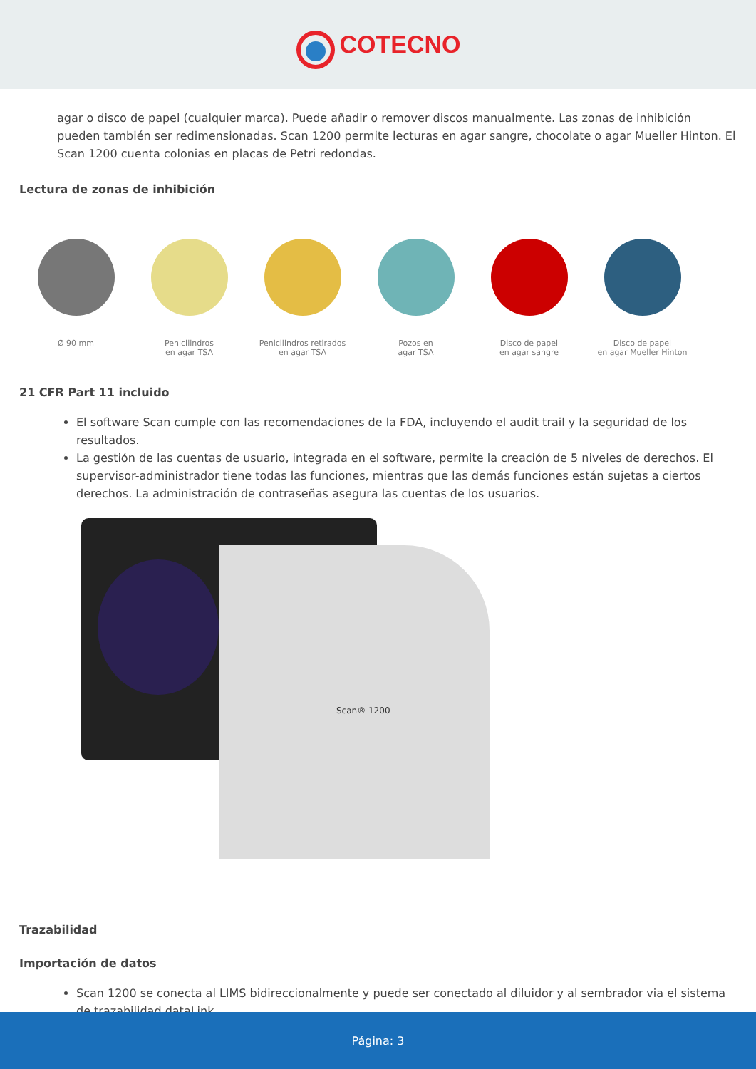COTECNO
agar o disco de papel (cualquier marca). Puede añadir o remover discos manualmente. Las zonas de inhibición pueden también ser redimensionadas. Scan 1200 permite lecturas en agar sangre, chocolate o agar Mueller Hinton. El Scan 1200 cuenta colonias en placas de Petri redondas.
Lectura de zonas de inhibición
Ø 90 mm Penicilindros
en agar TSA
Penicilindros retirados
en agar TSA
Pozos en
agar TSA
Disco de papel
en agar sangre
Disco de papel
en agar Mueller Hinton
21 CFR Part 11 incluido
El software Scan cumple con las recomendaciones de la FDA, incluyendo el audit trail y la seguridad de los resultados.
La gestión de las cuentas de usuario, integrada en el software, permite la creación de 5 niveles de derechos. El supervisor-administrador tiene todas las funciones, mientras que las demás funciones están sujetas a ciertos derechos. La administración de contraseñas asegura las cuentas de los usuarios.
Scan® 1200
Trazabilidad
Importación de datos
Scan 1200 se conecta al LIMS bidireccionalmente y puede ser conectado al diluidor y al sembrador via el sistema de trazabilidad dataLink.
Página: 3